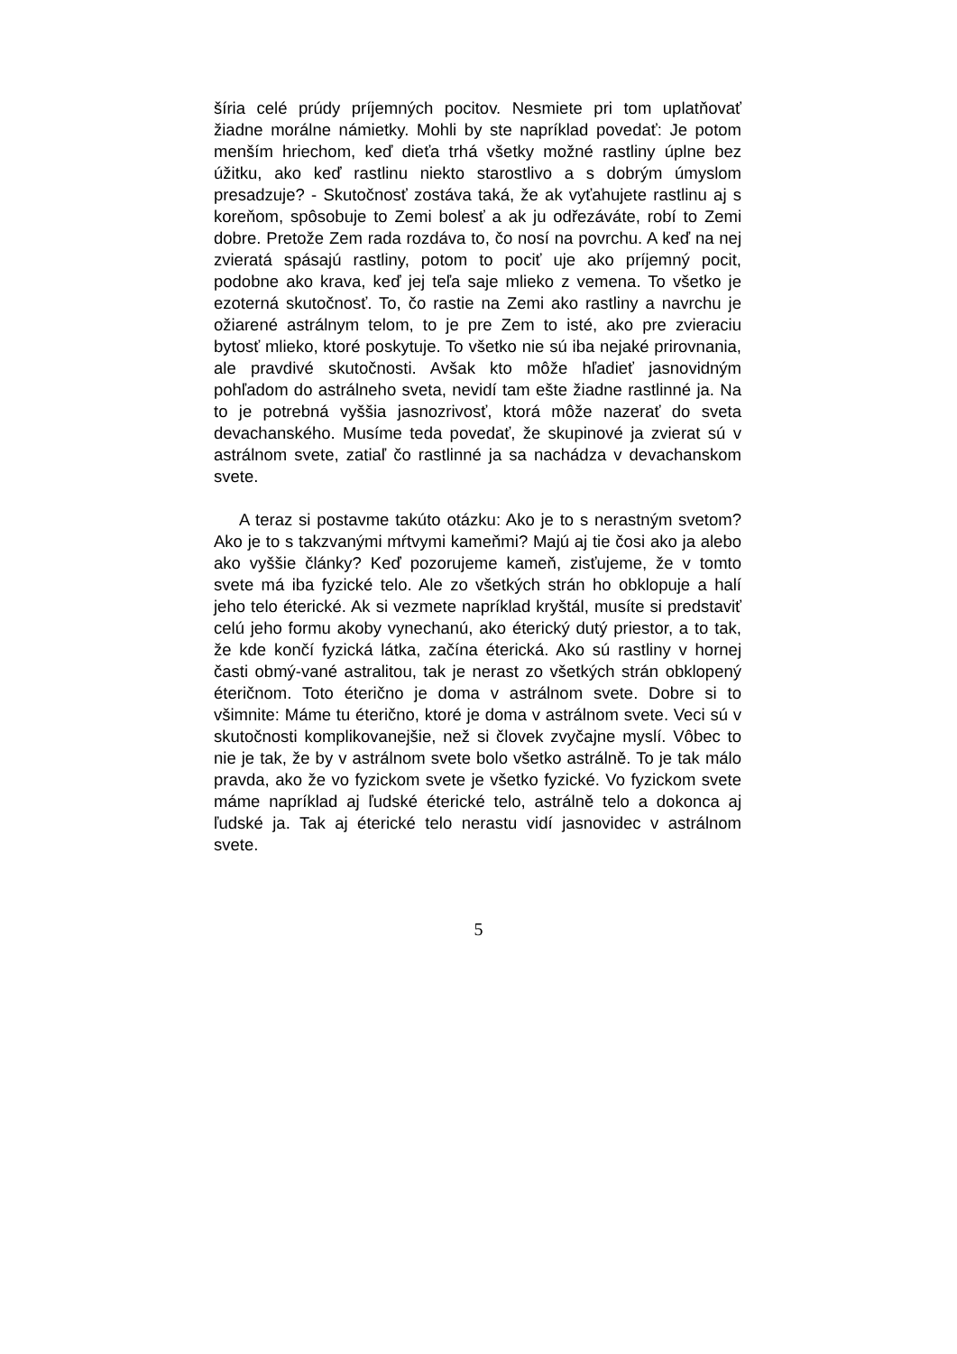šíria celé prúdy príjemných pocitov. Nesmiete pri tom uplatňovať žiadne morálne námietky. Mohli by ste napríklad povedať: Je potom menším hriechom, keď dieťa trhá všetky možné rastliny úplne bez úžitku, ako keď rastlinu niekto starostlivo a s dobrým úmyslom presadzuje? - Skutočnosť zostáva taká, že ak vyťahujete rastlinu aj s koreňom, spôsobuje to Zemi bolesť a ak ju odřezáváte, robí to Zemi dobre. Pretože Zem rada rozdáva to, čo nosí na povrchu. A keď na nej zvieratá spásajú rastliny, potom to pociť uje ako príjemný pocit, podobne ako krava, keď jej teľa saje mlieko z vemena. To všetko je ezoterná skutočnosť. To, čo rastie na Zemi ako rastliny a navrchu je ožiarené astrálnym telom, to je pre Zem to isté, ako pre zvieraciu bytosť mlieko, ktoré poskytuje. To všetko nie sú iba nejaké prirovnania, ale pravdivé skutočnosti. Avšak kto môže hľadieť jasnovidným pohľadom do astrálneho sveta, nevidí tam ešte žiadne rastlinné ja. Na to je potrebná vyššia jasnozrivosť, ktorá môže nazerať do sveta devachanského. Musíme teda povedať, že skupinové ja zvierat sú v astrálnom svete, zatiaľ čo rastlinné ja sa nachádza v devachanskom svete.
A teraz si postavme takúto otázku: Ako je to s nerastným svetom? Ako je to s takzvanými mŕtvymi kameňmi? Majú aj tie čosi ako ja alebo ako vyššie články? Keď pozorujeme kameň, zisťujeme, že v tomto svete má iba fyzické telo. Ale zo všetkých strán ho obklopuje a halí jeho telo éterické. Ak si vezmete napríklad kryštál, musíte si predstaviť celú jeho formu akoby vynechanú, ako éterický dutý priestor, a to tak, že kde končí fyzická látka, začína éterická. Ako sú rastliny v hornej časti obmý-vané astralitou, tak je nerast zo všetkých strán obklopený éteričnom. Toto éterično je doma v astrálnom svete. Dobre si to všimnite: Máme tu éterično, ktoré je doma v astrálnom svete. Veci sú v skutočnosti komplikovanejšie, než si človek zvyčajne myslí. Vôbec to nie je tak, že by v astrálnom svete bolo všetko astrálně. To je tak málo pravda, ako že vo fyzickom svete je všetko fyzické. Vo fyzickom svete máme napríklad aj ľudské éterické telo, astrálně telo a dokonca aj ľudské ja. Tak aj éterické telo nerastu vidí jasnovidec v astrálnom svete.
5